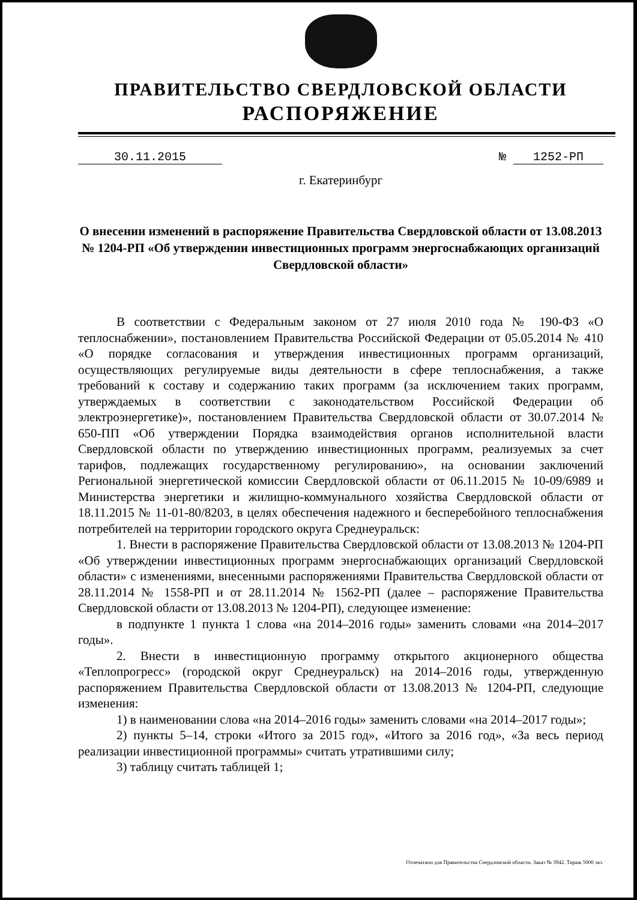ПРАВИТЕЛЬСТВО СВЕРДЛОВСКОЙ ОБЛАСТИ
РАСПОРЯЖЕНИЕ
30.11.2015 № 1252-РП
г. Екатеринбург
О внесении изменений в распоряжение Правительства Свердловской области от 13.08.2013 № 1204-РП «Об утверждении инвестиционных программ энергоснабжающих организаций Свердловской области»
В соответствии с Федеральным законом от 27 июля 2010 года № 190-ФЗ «О теплоснабжении», постановлением Правительства Российской Федерации от 05.05.2014 № 410 «О порядке согласования и утверждения инвестиционных программ организаций, осуществляющих регулируемые виды деятельности в сфере теплоснабжения, а также требований к составу и содержанию таких программ (за исключением таких программ, утверждаемых в соответствии с законодательством Российской Федерации об электроэнергетике)», постановлением Правительства Свердловской области от 30.07.2014 № 650-ПП «Об утверждении Порядка взаимодействия органов исполнительной власти Свердловской области по утверждению инвестиционных программ, реализуемых за счет тарифов, подлежащих государственному регулированию», на основании заключений Региональной энергетической комиссии Свердловской области от 06.11.2015 № 10-09/6989 и Министерства энергетики и жилищно-коммунального хозяйства Свердловской области от 18.11.2015 № 11-01-80/8203, в целях обеспечения надежного и бесперебойного теплоснабжения потребителей на территории городского округа Среднеуральск:
1. Внести в распоряжение Правительства Свердловской области от 13.08.2013 № 1204-РП «Об утверждении инвестиционных программ энергоснабжающих организаций Свердловской области» с изменениями, внесенными распоряжениями Правительства Свердловской области от 28.11.2014 № 1558-РП и от 28.11.2014 № 1562-РП (далее – распоряжение Правительства Свердловской области от 13.08.2013 № 1204-РП), следующее изменение:
в подпункте 1 пункта 1 слова «на 2014–2016 годы» заменить словами «на 2014–2017 годы».
2. Внести в инвестиционную программу открытого акционерного общества «Теплопрогресс» (городской округ Среднеуральск) на 2014–2016 годы, утвержденную распоряжением Правительства Свердловской области от 13.08.2013 № 1204-РП, следующие изменения:
1) в наименовании слова «на 2014–2016 годы» заменить словами «на 2014–2017 годы»;
2) пункты 5–14, строки «Итого за 2015 год», «Итого за 2016 год», «За весь период реализации инвестиционной программы» считать утратившими силу;
3) таблицу считать таблицей 1;
Отпечатано для Правительства Свердловской области. Заказ № 3942. Тираж 5000 экз.